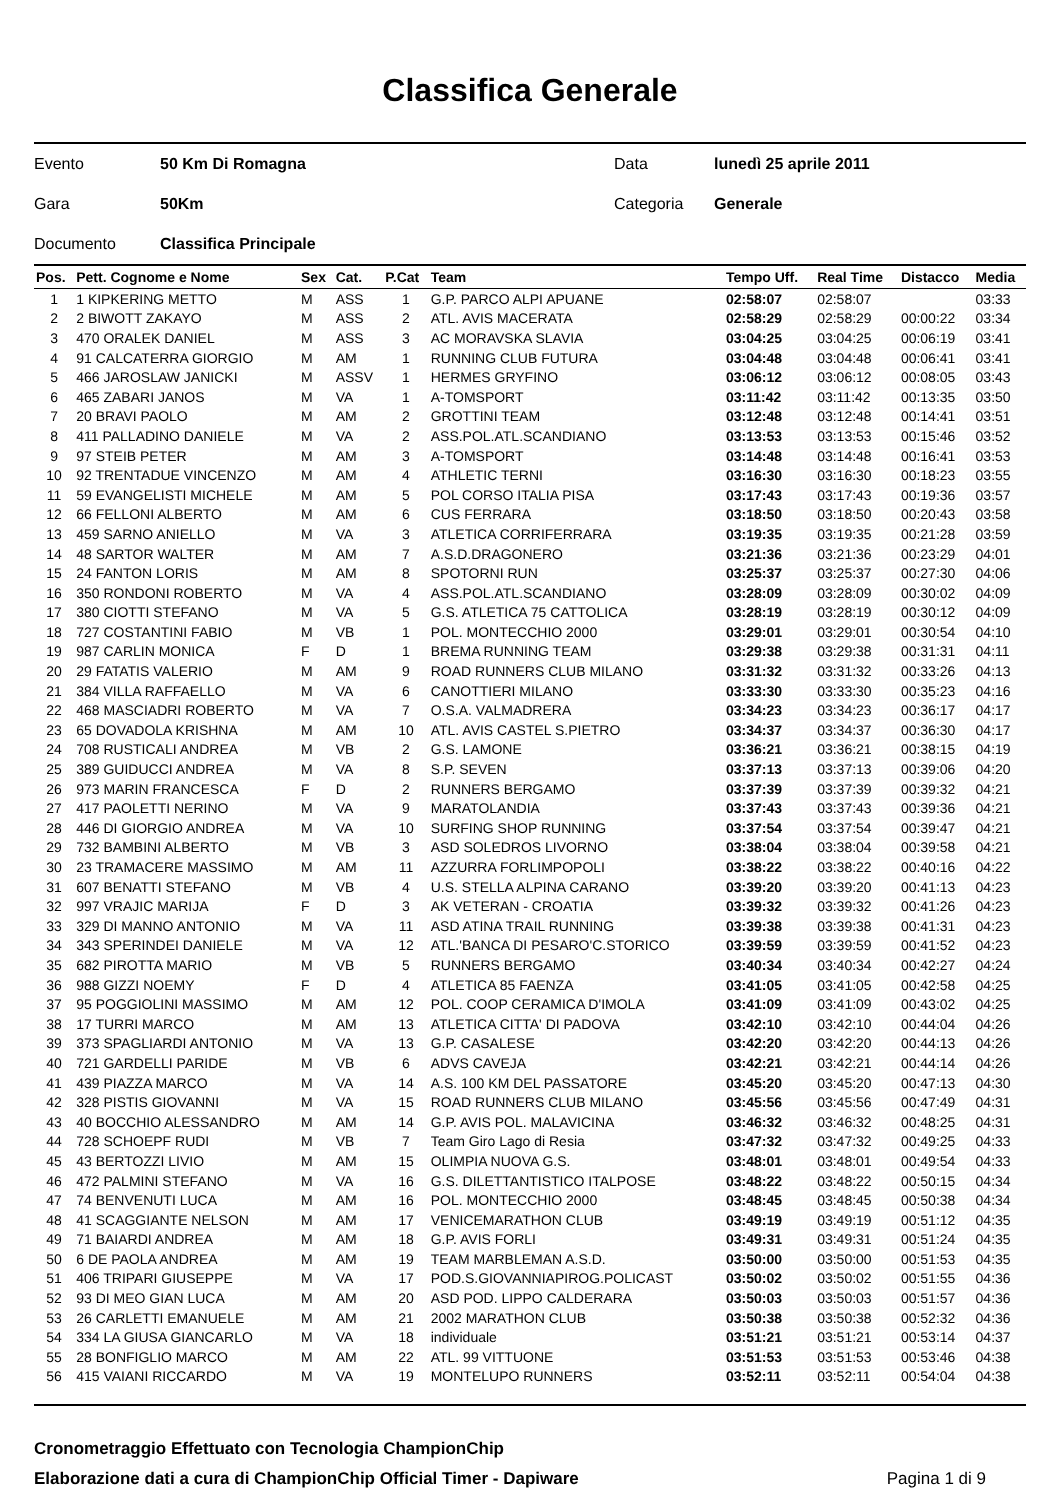Classifica Generale
Evento 50 Km Di Romagna Data lunedì 25 aprile 2011
Gara 50Km Categoria Generale
Documento Classifica Principale
| Pos. | Pett. Cognome e Nome | Sex | Cat. | P.Cat | Team | Tempo Uff. | Real Time | Distacco | Media |
| --- | --- | --- | --- | --- | --- | --- | --- | --- | --- |
| 1 | 1 KIPKERING METTO | M | ASS | 1 | G.P. PARCO ALPI APUANE | 02:58:07 | 02:58:07 | | 03:33 |
| 2 | 2 BIWOTT ZAKAYO | M | ASS | 2 | ATL. AVIS MACERATA | 02:58:29 | 02:58:29 | 00:00:22 | 03:34 |
| 3 | 470 ORALEK DANIEL | M | ASS | 3 | AC MORAVSKA SLAVIA | 03:04:25 | 03:04:25 | 00:06:19 | 03:41 |
| 4 | 91 CALCATERRA GIORGIO | M | AM | 1 | RUNNING CLUB FUTURA | 03:04:48 | 03:04:48 | 00:06:41 | 03:41 |
| 5 | 466 JAROSLAW JANICKI | M | ASSV | 1 | HERMES GRYFINO | 03:06:12 | 03:06:12 | 00:08:05 | 03:43 |
| 6 | 465 ZABARI JANOS | M | VA | 1 | A-TOMSPORT | 03:11:42 | 03:11:42 | 00:13:35 | 03:50 |
| 7 | 20 BRAVI PAOLO | M | AM | 2 | GROTTINI TEAM | 03:12:48 | 03:12:48 | 00:14:41 | 03:51 |
| 8 | 411 PALLADINO DANIELE | M | VA | 2 | ASS.POL.ATL.SCANDIANO | 03:13:53 | 03:13:53 | 00:15:46 | 03:52 |
| 9 | 97 STEIB PETER | M | AM | 3 | A-TOMSPORT | 03:14:48 | 03:14:48 | 00:16:41 | 03:53 |
| 10 | 92 TRENTADUE VINCENZO | M | AM | 4 | ATHLETIC TERNI | 03:16:30 | 03:16:30 | 00:18:23 | 03:55 |
| 11 | 59 EVANGELISTI MICHELE | M | AM | 5 | POL CORSO ITALIA PISA | 03:17:43 | 03:17:43 | 00:19:36 | 03:57 |
| 12 | 66 FELLONI ALBERTO | M | AM | 6 | CUS FERRARA | 03:18:50 | 03:18:50 | 00:20:43 | 03:58 |
| 13 | 459 SARNO ANIELLO | M | VA | 3 | ATLETICA CORRIFERRARA | 03:19:35 | 03:19:35 | 00:21:28 | 03:59 |
| 14 | 48 SARTOR WALTER | M | AM | 7 | A.S.D.DRAGONERO | 03:21:36 | 03:21:36 | 00:23:29 | 04:01 |
| 15 | 24 FANTON LORIS | M | AM | 8 | SPOTORNI RUN | 03:25:37 | 03:25:37 | 00:27:30 | 04:06 |
| 16 | 350 RONDONI ROBERTO | M | VA | 4 | ASS.POL.ATL.SCANDIANO | 03:28:09 | 03:28:09 | 00:30:02 | 04:09 |
| 17 | 380 CIOTTI STEFANO | M | VA | 5 | G.S. ATLETICA 75 CATTOLICA | 03:28:19 | 03:28:19 | 00:30:12 | 04:09 |
| 18 | 727 COSTANTINI FABIO | M | VB | 1 | POL. MONTECCHIO 2000 | 03:29:01 | 03:29:01 | 00:30:54 | 04:10 |
| 19 | 987 CARLIN MONICA | F | D | 1 | BREMA RUNNING TEAM | 03:29:38 | 03:29:38 | 00:31:31 | 04:11 |
| 20 | 29 FATATIS VALERIO | M | AM | 9 | ROAD RUNNERS CLUB MILANO | 03:31:32 | 03:31:32 | 00:33:26 | 04:13 |
| 21 | 384 VILLA RAFFAELLO | M | VA | 6 | CANOTTIERI MILANO | 03:33:30 | 03:33:30 | 00:35:23 | 04:16 |
| 22 | 468 MASCIADRI ROBERTO | M | VA | 7 | O.S.A. VALMADRERA | 03:34:23 | 03:34:23 | 00:36:17 | 04:17 |
| 23 | 65 DOVADOLA KRISHNA | M | AM | 10 | ATL. AVIS CASTEL S.PIETRO | 03:34:37 | 03:34:37 | 00:36:30 | 04:17 |
| 24 | 708 RUSTICALI ANDREA | M | VB | 2 | G.S. LAMONE | 03:36:21 | 03:36:21 | 00:38:15 | 04:19 |
| 25 | 389 GUIDUCCI ANDREA | M | VA | 8 | S.P. SEVEN | 03:37:13 | 03:37:13 | 00:39:06 | 04:20 |
| 26 | 973 MARIN FRANCESCA | F | D | 2 | RUNNERS BERGAMO | 03:37:39 | 03:37:39 | 00:39:32 | 04:21 |
| 27 | 417 PAOLETTI NERINO | M | VA | 9 | MARATOLANDIA | 03:37:43 | 03:37:43 | 00:39:36 | 04:21 |
| 28 | 446 DI GIORGIO ANDREA | M | VA | 10 | SURFING SHOP RUNNING | 03:37:54 | 03:37:54 | 00:39:47 | 04:21 |
| 29 | 732 BAMBINI ALBERTO | M | VB | 3 | ASD SOLEDROS LIVORNO | 03:38:04 | 03:38:04 | 00:39:58 | 04:21 |
| 30 | 23 TRAMACERE MASSIMO | M | AM | 11 | AZZURRA FORLIMPOPOLI | 03:38:22 | 03:38:22 | 00:40:16 | 04:22 |
| 31 | 607 BENATTI STEFANO | M | VB | 4 | U.S. STELLA ALPINA CARANO | 03:39:20 | 03:39:20 | 00:41:13 | 04:23 |
| 32 | 997 VRAJIC MARIJA | F | D | 3 | AK VETERAN - CROATIA | 03:39:32 | 03:39:32 | 00:41:26 | 04:23 |
| 33 | 329 DI MANNO ANTONIO | M | VA | 11 | ASD ATINA TRAIL RUNNING | 03:39:38 | 03:39:38 | 00:41:31 | 04:23 |
| 34 | 343 SPERINDEI DANIELE | M | VA | 12 | ATL.'BANCA DI PESARO'C.STORICO | 03:39:59 | 03:39:59 | 00:41:52 | 04:23 |
| 35 | 682 PIROTTA MARIO | M | VB | 5 | RUNNERS BERGAMO | 03:40:34 | 03:40:34 | 00:42:27 | 04:24 |
| 36 | 988 GIZZI NOEMY | F | D | 4 | ATLETICA 85 FAENZA | 03:41:05 | 03:41:05 | 00:42:58 | 04:25 |
| 37 | 95 POGGIOLINI MASSIMO | M | AM | 12 | POL. COOP CERAMICA D'IMOLA | 03:41:09 | 03:41:09 | 00:43:02 | 04:25 |
| 38 | 17 TURRI MARCO | M | AM | 13 | ATLETICA CITTA' DI PADOVA | 03:42:10 | 03:42:10 | 00:44:04 | 04:26 |
| 39 | 373 SPAGLIARDI ANTONIO | M | VA | 13 | G.P. CASALESE | 03:42:20 | 03:42:20 | 00:44:13 | 04:26 |
| 40 | 721 GARDELLI PARIDE | M | VB | 6 | ADVS CAVEJA | 03:42:21 | 03:42:21 | 00:44:14 | 04:26 |
| 41 | 439 PIAZZA MARCO | M | VA | 14 | A.S. 100 KM DEL PASSATORE | 03:45:20 | 03:45:20 | 00:47:13 | 04:30 |
| 42 | 328 PISTIS GIOVANNI | M | VA | 15 | ROAD RUNNERS CLUB MILANO | 03:45:56 | 03:45:56 | 00:47:49 | 04:31 |
| 43 | 40 BOCCHIO ALESSANDRO | M | AM | 14 | G.P. AVIS POL. MALAVICINA | 03:46:32 | 03:46:32 | 00:48:25 | 04:31 |
| 44 | 728 SCHOEPF RUDI | M | VB | 7 | Team Giro Lago di Resia | 03:47:32 | 03:47:32 | 00:49:25 | 04:33 |
| 45 | 43 BERTOZZI LIVIO | M | AM | 15 | OLIMPIA NUOVA G.S. | 03:48:01 | 03:48:01 | 00:49:54 | 04:33 |
| 46 | 472 PALMINI STEFANO | M | VA | 16 | G.S. DILETTANTISTICO ITALPOSE | 03:48:22 | 03:48:22 | 00:50:15 | 04:34 |
| 47 | 74 BENVENUTI LUCA | M | AM | 16 | POL. MONTECCHIO 2000 | 03:48:45 | 03:48:45 | 00:50:38 | 04:34 |
| 48 | 41 SCAGGIANTE NELSON | M | AM | 17 | VENICEMARATHON CLUB | 03:49:19 | 03:49:19 | 00:51:12 | 04:35 |
| 49 | 71 BAIARDI ANDREA | M | AM | 18 | G.P. AVIS FORLI | 03:49:31 | 03:49:31 | 00:51:24 | 04:35 |
| 50 | 6 DE PAOLA ANDREA | M | AM | 19 | TEAM MARBLEMAN A.S.D. | 03:50:00 | 03:50:00 | 00:51:53 | 04:35 |
| 51 | 406 TRIPARI GIUSEPPE | M | VA | 17 | POD.S.GIOVANNIAPIROG.POLICAST | 03:50:02 | 03:50:02 | 00:51:55 | 04:36 |
| 52 | 93 DI MEO GIAN LUCA | M | AM | 20 | ASD POD. LIPPO CALDERARA | 03:50:03 | 03:50:03 | 00:51:57 | 04:36 |
| 53 | 26 CARLETTI EMANUELE | M | AM | 21 | 2002 MARATHON CLUB | 03:50:38 | 03:50:38 | 00:52:32 | 04:36 |
| 54 | 334 LA GIUSA GIANCARLO | M | VA | 18 | individuale | 03:51:21 | 03:51:21 | 00:53:14 | 04:37 |
| 55 | 28 BONFIGLIO MARCO | M | AM | 22 | ATL. 99 VITTUONE | 03:51:53 | 03:51:53 | 00:53:46 | 04:38 |
| 56 | 415 VAIANI RICCARDO | M | VA | 19 | MONTELUPO RUNNERS | 03:52:11 | 03:52:11 | 00:54:04 | 04:38 |
Cronometraggio Effettuato con Tecnologia ChampionChip
Elaborazione dati a cura di ChampionChip Official Timer - Dapiware Pagina 1 di 9